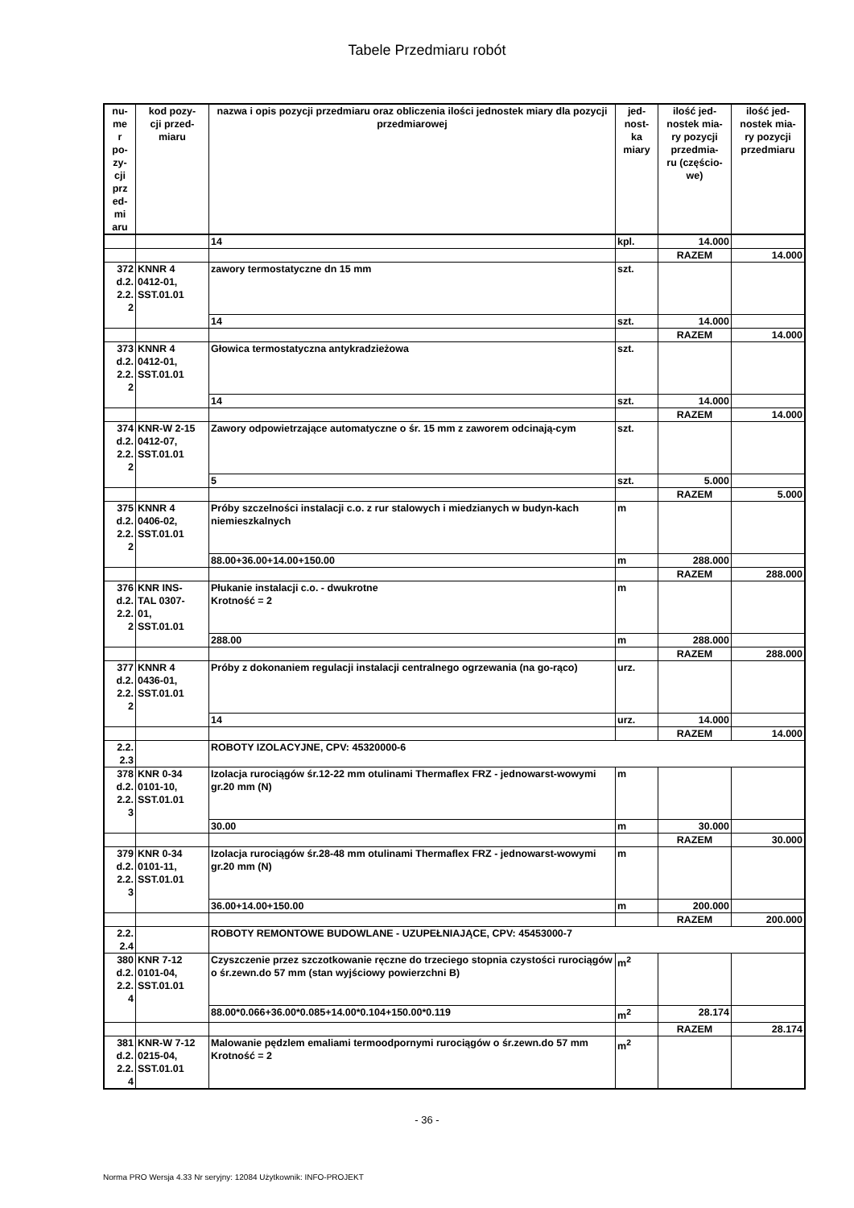Tabele Przedmiaru robót
| nu- me r po- zy- cji prz ed- mi aru | kod pozy- cji przed- miaru | nazwa i opis pozycji przedmiaru oraz obliczenia ilości jednostek miary dla pozycji przedmiarowej | jed- nost- ka miary | ilość jed- nostek mia- ry pozycji przedmia- ru (częścio- we) | ilość jed- nostek mia- ry pozycji przedmiaru |
| --- | --- | --- | --- | --- | --- |
| | | 14 | kpl. | 14.000 | |
| | | | | RAZEM | 14.000 |
| 372 d.2. 2.2. 2 | KNNR 4 0412-01, SST.01.01 | zawory termostatyczne dn 15 mm | szt. | | |
| | | 14 | szt. | 14.000 | |
| | | | | RAZEM | 14.000 |
| 373 d.2. 2.2. 2 | KNNR 4 0412-01, SST.01.01 | Głowica termostatyczna antykradzieżowa | szt. | | |
| | | 14 | szt. | 14.000 | |
| | | | | RAZEM | 14.000 |
| 374 d.2. 2.2. 2 | KNR-W 2-15 0412-07, SST.01.01 | Zawory odpowietrzające automatyczne o śr. 15 mm z zaworem odcinają-cym | szt. | | |
| | | 5 | szt. | 5.000 | |
| | | | | RAZEM | 5.000 |
| 375 d.2. 2.2. 2 | KNNR 4 0406-02, SST.01.01 | Próby szczelności instalacji c.o. z rur stalowych i miedzianych w budyn-kach niemieszkalnych | m | | |
| | | 88.00+36.00+14.00+150.00 | m | 288.000 | |
| | | | | RAZEM | 288.000 |
| 376 d.2. 2.2. 2 | KNR INS- TAL 0307- 01, SST.01.01 | Płukanie instalacji c.o. - dwukrotne Krotność = 2 | m | | |
| | | 288.00 | m | 288.000 | |
| | | | | RAZEM | 288.000 |
| 377 d.2. 2.2. 2 | KNNR 4 0436-01, SST.01.01 | Próby z dokonaniem regulacji instalacji centralnego ogrzewania (na go-rąco) | urz. | | |
| | | 14 | urz. | 14.000 | |
| | | | | RAZEM | 14.000 |
| 2.2. 2.3 | | ROBOTY IZOLACYJNE, CPV: 45320000-6 | | | |
| 378 d.2. 2.2. 3 | KNR 0-34 0101-10, SST.01.01 | Izolacja rurociągów śr.12-22 mm otulinami Thermaflex FRZ - jednowarst-wowymi gr.20 mm (N) | m | | |
| | | 30.00 | m | 30.000 | |
| | | | | RAZEM | 30.000 |
| 379 d.2. 2.2. 3 | KNR 0-34 0101-11, SST.01.01 | Izolacja rurociągów śr.28-48 mm otulinami Thermaflex FRZ - jednowarst-wowymi gr.20 mm (N) | m | | |
| | | 36.00+14.00+150.00 | m | 200.000 | |
| | | | | RAZEM | 200.000 |
| 2.2. 2.4 | | ROBOTY REMONTOWE BUDOWLANE - UZUPEŁNIAJĄCE, CPV: 45453000-7 | | | |
| 380 d.2. 2.2. 4 | KNR 7-12 0101-04, SST.01.01 | Czyszczenie przez szczotkowanie ręczne do trzeciego stopnia czystości rurociągów o śr.zewn.do 57 mm (stan wyjściowy powierzchni B) | m<sup>2</sup> | | |
| | | 88.00*0.066+36.00*0.085+14.00*0.104+150.00*0.119 | m<sup>2</sup> | 28.174 | |
| | | | | RAZEM | 28.174 |
| 381 d.2. 2.2. 4 | KNR-W 7-12 0215-04, SST.01.01 | Malowanie pędzlem emaliami termoodpornymi rurociągów o śr.zewn.do 57 mm Krotność = 2 | m<sup>2</sup> | | |
- 36 -
Norma PRO Wersja 4.33 Nr seryjny: 12084 Użytkownik: INFO-PROJEKT